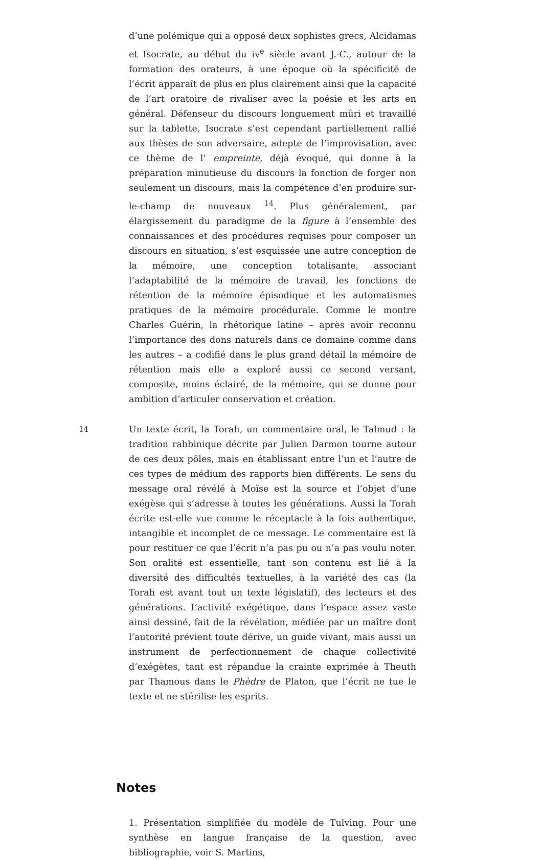d’une polémique qui a opposé deux sophistes grecs, Alcidamas et Isocrate, au début du iv<sup>e</sup> siècle avant J.-C., autour de la formation des orateurs, à une époque où la spécificité de l’écrit apparaît de plus en plus clairement ainsi que la capacité de l’art oratoire de rivaliser avec la poésie et les arts en général. Défenseur du discours longuement mûri et travaillé sur la tablette, Isocrate s’est cependant partiellement rallié aux thèses de son adversaire, adepte de l’improvisation, avec ce thème de l’ empreinte, déjà évoqué, qui donne à la préparation minutieuse du discours la fonction de forger non seulement un discours, mais la compétence d’en produire sur-le-champ de nouveaux <sup>14</sup>. Plus généralement, par élargissement du paradigme de la figure à l’ensemble des connaissances et des procédures requises pour composer un discours en situation, s’est esquissée une autre conception de la mémoire, une conception totalisante, associant l’adaptabilité de la mémoire de travail, les fonctions de rétention de la mémoire épisodique et les automatismes pratiques de la mémoire procédurale. Comme le montre Charles Guérin, la rhétorique latine – après avoir reconnu l’importance des dons naturels dans ce domaine comme dans les autres – a codifié dans le plus grand détail la mémoire de rétention mais elle a exploré aussi ce second versant, composite, moins éclairé, de la mémoire, qui se donne pour ambition d’articuler conservation et création.
14
Un texte écrit, la Torah, un commentaire oral, le Talmud : la tradition rabbinique décrite par Julien Darmon tourne autour de ces deux pôles, mais en établissant entre l’un et l’autre de ces types de médium des rapports bien différents. Le sens du message oral révélé à Moïse est la source et l’objet d’une exégèse qui s’adresse à toutes les générations. Aussi la Torah écrite est-elle vue comme le réceptacle à la fois authentique, intangible et incomplet de ce message. Le commentaire est là pour restituer ce que l’écrit n’a pas pu ou n’a pas voulu noter. Son oralité est essentielle, tant son contenu est lié à la diversité des difficultés textuelles, à la variété des cas (la Torah est avant tout un texte législatif), des lecteurs et des générations. L’activité exégétique, dans l’espace assez vaste ainsi dessiné, fait de la révélation, médiée par un maître dont l’autorité prévient toute dérive, un guide vivant, mais aussi un instrument de perfectionnement de chaque collectivité d’exégètes, tant est répandue la crainte exprimée à Theuth par Thamous dans le Phèdre de Platon, que l’écrit ne tue le texte et ne stérilise les esprits.
Notes
1. Présentation simplifiée du modèle de Tulving. Pour une synthèse en langue française de la question, avec bibliographie, voir S. Martins,